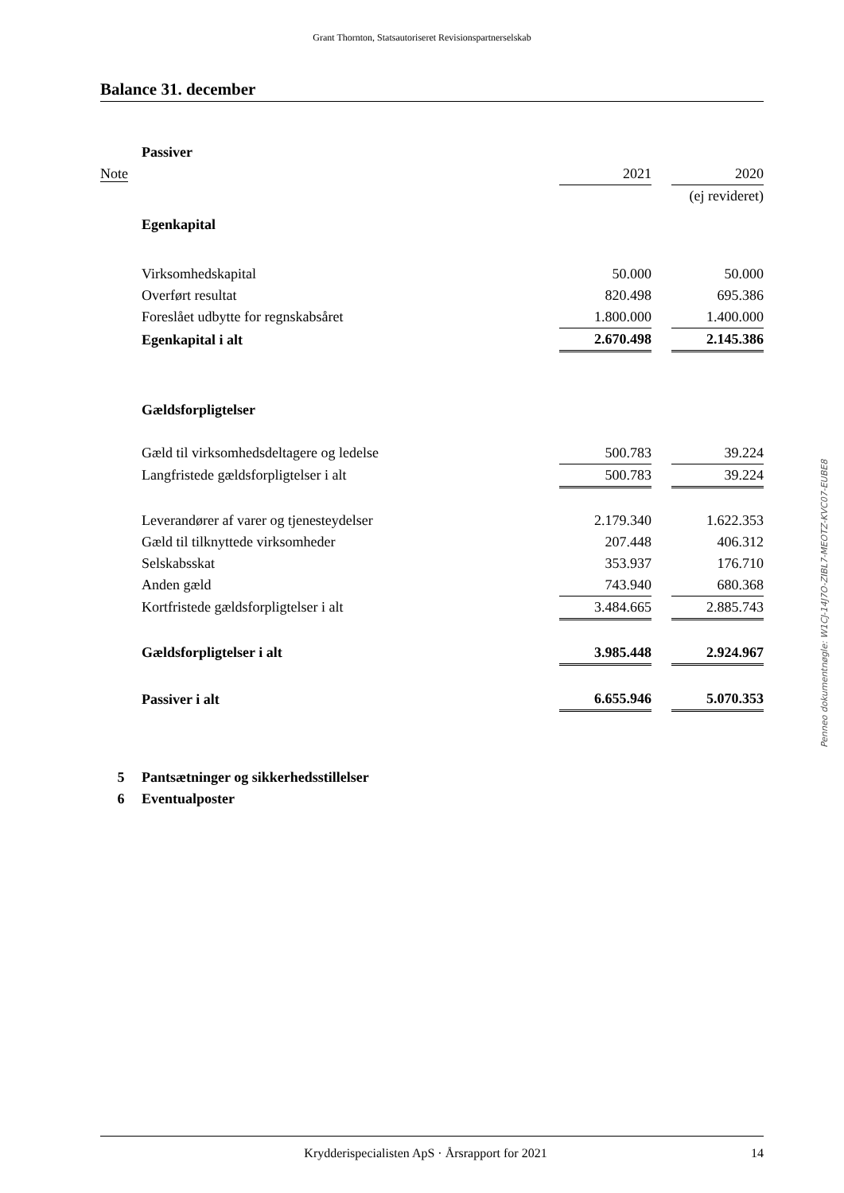Grant Thornton, Statsautoriseret Revisionspartnerselskab
Balance 31. december
| | Passiver | | | |
| Note | | 2021 | | 2020 |
| | | | | (ej revideret) |
| | Egenkapital | | | |
| | Virksomhedskapital | 50.000 | | 50.000 |
| | Overført resultat | 820.498 | | 695.386 |
| | Foreslået udbytte for regnskabsåret | 1.800.000 | | 1.400.000 |
| | Egenkapital i alt | 2.670.498 | | 2.145.386 |
| | Gældsforpligtelser | | | |
| | Gæld til virksomhedsdeltagere og ledelse | 500.783 | | 39.224 |
| | Langfristede gældsforpligtelser i alt | 500.783 | | 39.224 |
| | Leverandører af varer og tjenesteydelser | 2.179.340 | | 1.622.353 |
| | Gæld til tilknyttede virksomheder | 207.448 | | 406.312 |
| | Selskabsskat | 353.937 | | 176.710 |
| | Anden gæld | 743.940 | | 680.368 |
| | Kortfristede gældsforpligtelser i alt | 3.484.665 | | 2.885.743 |
| | Gældsforpligtelser i alt | 3.985.448 | | 2.924.967 |
| | Passiver i alt | 6.655.946 | | 5.070.353 |
| 5 | Pantsætninger og sikkerhedsstillelser | | | |
| 6 | Eventualposter | | | |
Penneo dokumentnøgle: W1CJ-14J7O-ZIBL7-MEOTZ-KVC07-EUBE8
Krydderispecialisten ApS · Årsrapport for 2021 14